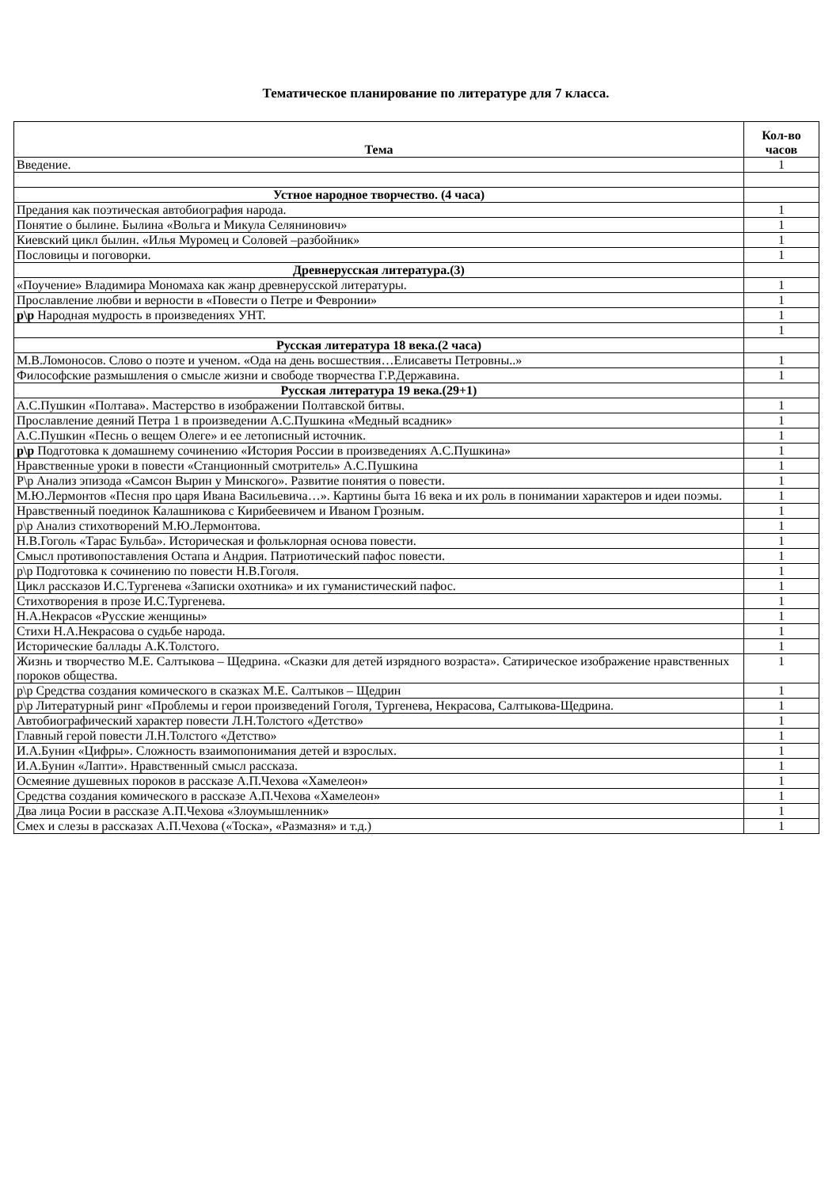Тематическое планирование по литературе для 7 класса.
| Тема | Кол-во часов |
| --- | --- |
| Введение. | 1 |
| Устное народное творчество. (4 часа) | |
| Предания как поэтическая автобиография народа. | 1 |
| Понятие о былине. Былина «Вольга и Микула Селянинович» | 1 |
| Киевский цикл былин. «Илья Муромец и Соловей –разбойник» | 1 |
| Пословицы и поговорки. | 1 |
| Древнерусская литература.(3) | |
| «Поучение» Владимира Мономаха как жанр древнерусской литературы. | 1 |
| Прославление любви и верности в «Повести о Петре и Февронии» | 1 |
| р\р Народная мудрость в произведениях УНТ. | 1 |
| | 1 |
| Русская литература 18 века.(2 часа) | |
| М.В.Ломоносов. Слово о поэте и ученом. «Ода на день восшествия…Елисаветы Петровны..» | 1 |
| Философские размышления о смысле жизни и свободе творчества Г.Р.Державина. | 1 |
| Русская литература 19 века.(29+1) | |
| А.С.Пушкин «Полтава». Мастерство в изображении Полтавской битвы. | 1 |
| Прославление деяний Петра 1 в произведении А.С.Пушкина «Медный всадник» | 1 |
| А.С.Пушкин «Песнь о вещем Олеге» и ее летописный источник. | 1 |
| р\р Подготовка к домашнему сочинению «История России в произведениях А.С.Пушкина» | 1 |
| Нравственные уроки в повести «Станционный смотритель» А.С.Пушкина | 1 |
| Р\р Анализ эпизода «Самсон Вырин у Минского». Развитие понятия о повести. | 1 |
| М.Ю.Лермонтов «Песня про царя Ивана Васильевича…». Картины быта 16 века и их роль в понимании характеров и идеи поэмы. | 1 |
| Нравственный поединок Калашникова с Кирибеевичем и Иваном Грозным. | 1 |
| р\р Анализ стихотворений М.Ю.Лермонтова. | 1 |
| Н.В.Гоголь «Тарас Бульба». Историческая и фольклорная основа повести. | 1 |
| Смысл противопоставления Остапа и Андрия. Патриотический пафос повести. | 1 |
| р\р Подготовка к сочинению по повести Н.В.Гоголя. | 1 |
| Цикл рассказов И.С.Тургенева «Записки охотника» и их гуманистический пафос. | 1 |
| Стихотворения в прозе И.С.Тургенева. | 1 |
| Н.А.Некрасов «Русские женщины» | 1 |
| Стихи Н.А.Некрасова о судьбе народа. | 1 |
| Исторические баллады А.К.Толстого. | 1 |
| Жизнь и творчество М.Е. Салтыкова – Щедрина. «Сказки для детей изрядного возраста». Сатирическое изображение нравственных пороков общества. | 1 |
| р\р Средства создания комического в сказках М.Е. Салтыков – Щедрин | 1 |
| р\р Литературный ринг «Проблемы и герои произведений Гоголя, Тургенева, Некрасова, Салтыкова-Щедрина. | 1 |
| Автобиографический характер повести Л.Н.Толстого «Детство» | 1 |
| Главный герой повести Л.Н.Толстого «Детство» | 1 |
| И.А.Бунин «Цифры». Сложность взаимопонимания детей и взрослых. | 1 |
| И.А.Бунин «Лапти». Нравственный смысл рассказа. | 1 |
| Осмеяние душевных пороков в рассказе А.П.Чехова «Хамелеон» | 1 |
| Средства создания комического в рассказе А.П.Чехова «Хамелеон» | 1 |
| Два лица Росии в рассказе А.П.Чехова «Злоумышленник» | 1 |
| Смех и слезы в рассказах А.П.Чехова («Тоска», «Размазня» и т.д.) | 1 |